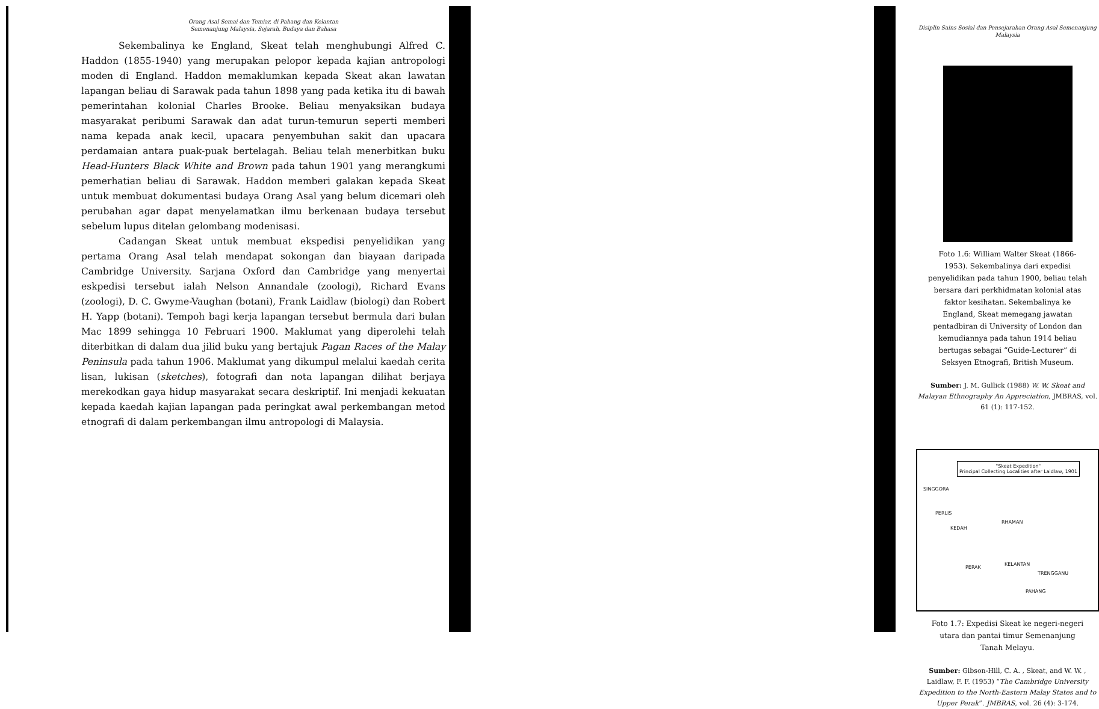Orang Asal Semai dan Temiar, di Pahang dan Kelantan
Semenanjung Malaysia, Sejarah, Budaya dan Bahasa
Sekembalinya ke England, Skeat telah menghubungi Alfred C. Haddon (1855-1940) yang merupakan pelopor kepada kajian antropologi moden di England. Haddon memaklumkan kepada Skeat akan lawatan lapangan beliau di Sarawak pada tahun 1898 yang pada ketika itu di bawah pemerintahan kolonial Charles Brooke. Beliau menyaksikan budaya masyarakat peribumi Sarawak dan adat turun-temurun seperti memberi nama kepada anak kecil, upacara penyembuhan sakit dan upacara perdamaian antara puak-puak bertelagah. Beliau telah menerbitkan buku Head-Hunters Black White and Brown pada tahun 1901 yang merangkumi pemerhatian beliau di Sarawak. Haddon memberi galakan kepada Skeat untuk membuat dokumentasi budaya Orang Asal yang belum dicemari oleh perubahan agar dapat menyelamatkan ilmu berkenaan budaya tersebut sebelum lupus ditelan gelombang modenisasi.
Cadangan Skeat untuk membuat ekspedisi penyelidikan yang pertama Orang Asal telah mendapat sokongan dan biayaan daripada Cambridge University. Sarjana Oxford dan Cambridge yang menyertai eskpedisi tersebut ialah Nelson Annandale (zoologi), Richard Evans (zoologi), D. C. Gwyme-Vaughan (botani), Frank Laidlaw (biologi) dan Robert H. Yapp (botani). Tempoh bagi kerja lapangan tersebut bermula dari bulan Mac 1899 sehingga 10 Februari 1900. Maklumat yang diperolehi telah diterbitkan di dalam dua jilid buku yang bertajuk Pagan Races of the Malay Peninsula pada tahun 1906. Maklumat yang dikumpul melalui kaedah cerita lisan, lukisan (sketches), fotografi dan nota lapangan dilihat berjaya merekodkan gaya hidup masyarakat secara deskriptif. Ini menjadi kekuatan kepada kaedah kajian lapangan pada peringkat awal perkembangan metod etnografi di dalam perkembangan ilmu antropologi di Malaysia.
Disiplin Sains Sosial dan Pensejarahan Orang Asal Semenanjung Malaysia
Foto 1.6: William Walter Skeat (1866-1953). Sekembalinya dari expedisi penyelidikan pada tahun 1900, beliau telah bersara dari perkhidmatan kolonial atas faktor kesihatan. Sekembalinya ke England, Skeat memegang jawatan pentadbiran di University of London dan kemudiannya pada tahun 1914 beliau bertugas sebagai “Guide-Lecturer” di Seksyen Etnografi, British Museum.
Sumber: J. M. Gullick (1988) W. W. Skeat and Malayan Ethnography An Appreciation, JMBRAS, vol. 61 (1): 117-152.
"Skeat Expedition"
Principal Collecting Localities after Laidlaw, 1901
SINGGORA
PERLIS
KEDAH
RHAMAN
KELANTAN
PERAK
TRENGGANU
PAHANG
Foto 1.7: Expedisi Skeat ke negeri-negeri utara dan pantai timur Semenanjung Tanah Melayu.
Sumber: Gibson-Hill, C. A. , Skeat, and W. W. , Laidlaw, F. F. (1953) “The Cambridge University Expedition to the North-Eastern Malay States and to Upper Perak”. JMBRAS, vol. 26 (4): 3-174.